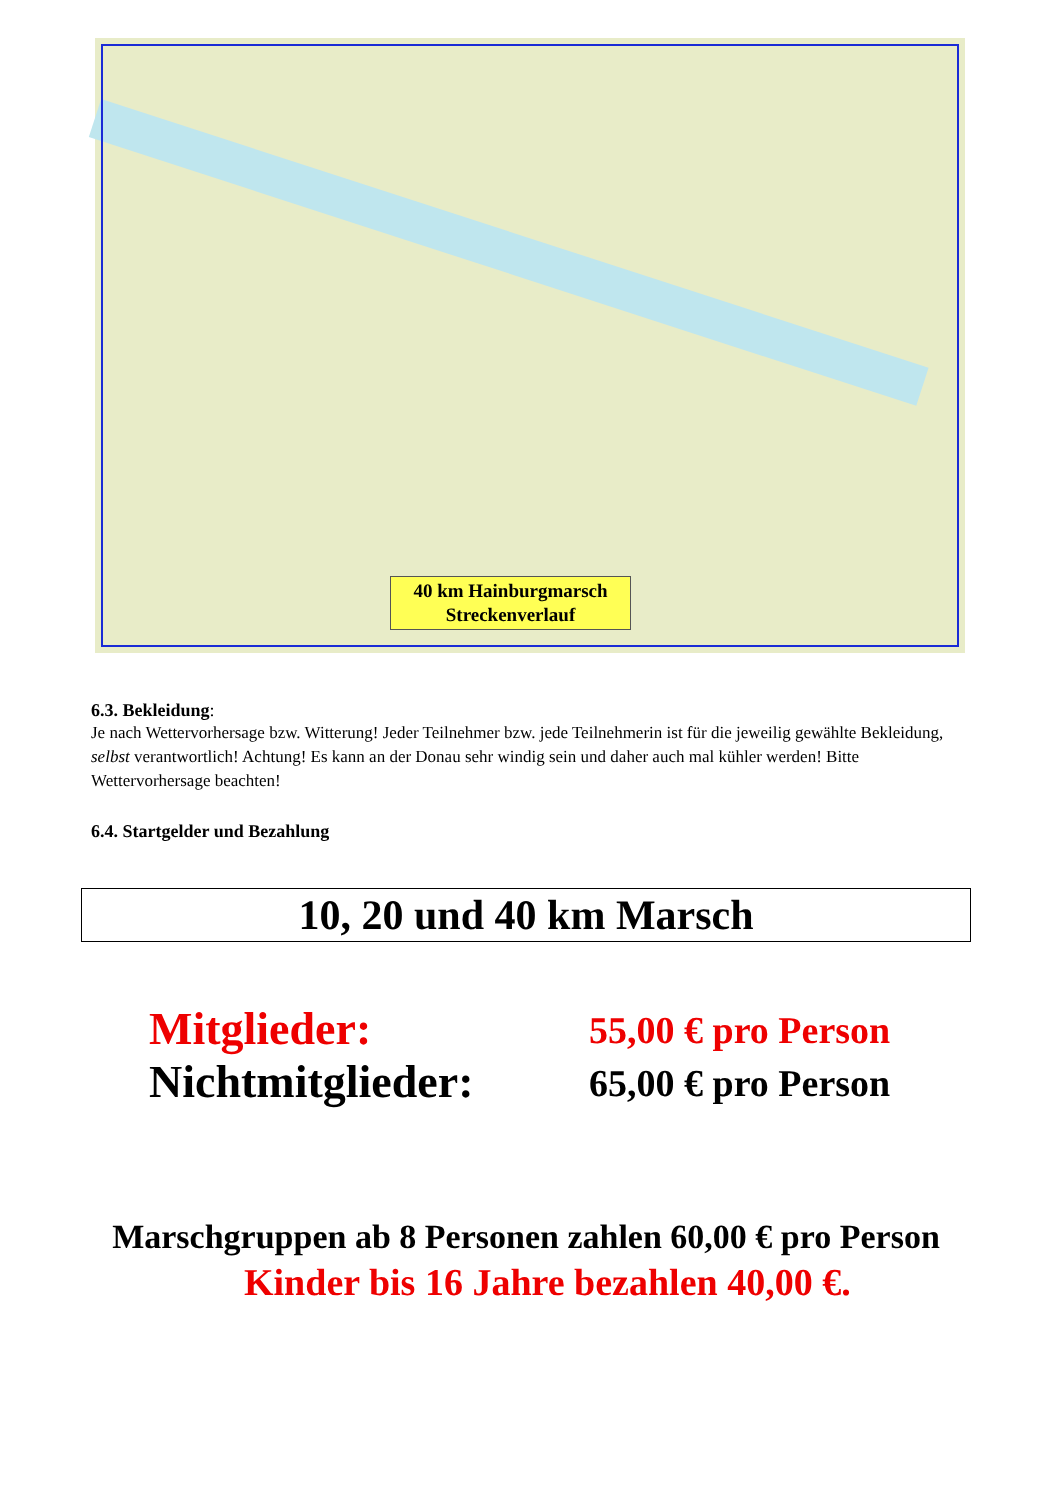40 km Hainburgmarsch
Streckenverlauf
6.3. Bekleidung:
Je nach Wettervorhersage bzw. Witterung! Jeder Teilnehmer bzw. jede Teilnehmerin ist für die jeweilig gewählte Bekleidung, selbst verantwortlich! Achtung! Es kann an der Donau sehr windig sein und daher auch mal kühler werden! Bitte Wettervorhersage beachten!
6.4. Startgelder und Bezahlung
10, 20 und 40 km Marsch
Mitglieder:
55,00 € pro Person
Nichtmitglieder:
65,00 € pro Person
Marschgruppen ab 8 Personen zahlen 60,00 € pro Person
Kinder bis 16 Jahre bezahlen 40,00 €.